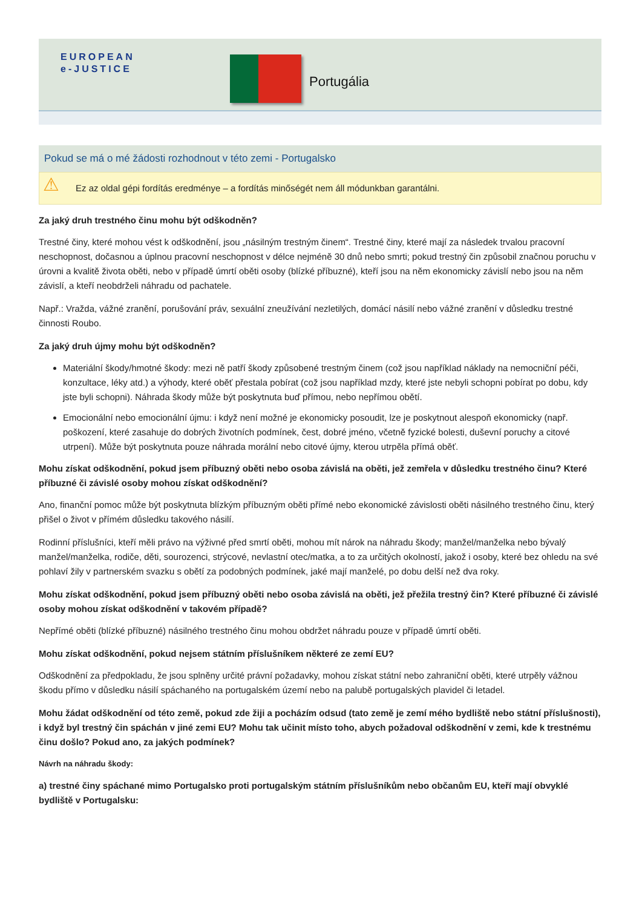EUROPEAN
e-JUSTICE
Portugália
Pokud se má o mé žádosti rozhodnout v této zemi - Portugalsko
⚠ Ez az oldal gépi fordítás eredménye – a fordítás minőségét nem áll módunkban garantálni.
Za jaký druh trestného činu mohu být odškodněn?
Trestné činy, které mohou vést k odškodnění, jsou „násilným trestným činem“. Trestné činy, které mají za následek trvalou pracovní neschopnost, dočasnou a úplnou pracovní neschopnost v délce nejméně 30 dnů nebo smrti; pokud trestný čin způsobil značnou poruchu v úrovni a kvalitě života oběti, nebo v případě úmrtí oběti osoby (blízké příbuzné), kteří jsou na něm ekonomicky závislí nebo jsou na něm závislí, a kteří neobdrželi náhradu od pachatele.
Např.: Vražda, vážné zranění, porušování práv, sexuální zneužívání nezletilých, domácí násilí nebo vážné zranění v důsledku trestné činnosti Roubo.
Za jaký druh újmy mohu být odškodněn?
Materiální škody/hmotné škody: mezi ně patří škody způsobené trestným činem (což jsou například náklady na nemocniční péči, konzultace, léky atd.) a výhody, které oběť přestala pobírat (což jsou například mzdy, které jste nebyli schopni pobírat po dobu, kdy jste byli schopni). Náhrada škody může být poskytnuta buď přímou, nebo nepřímou obětí.
Emocionální nebo emocionální újmu: i když není možné je ekonomicky posoudit, lze je poskytnout alespoň ekonomicky (např. poškození, které zasahuje do dobrých životních podmínek, čest, dobré jméno, včetně fyzické bolesti, duševní poruchy a citové utrpení). Může být poskytnuta pouze náhrada morální nebo citové újmy, kterou utrpěla přímá oběť.
Mohu získat odškodnění, pokud jsem příbuzný oběti nebo osoba závislá na oběti, jež zemřela v důsledku trestného činu? Které příbuzné či závislé osoby mohou získat odškodnění?
Ano, finanční pomoc může být poskytnuta blízkým příbuzným oběti přímé nebo ekonomické závislosti oběti násilného trestného činu, který přišel o život v přímém důsledku takového násilí.
Rodinní příslušníci, kteří měli právo na výživné před smrtí oběti, mohou mít nárok na náhradu škody; manžel/manželka nebo bývalý manžel/manželka, rodiče, děti, sourozenci, strýcové, nevlastní otec/matka, a to za určitých okolností, jakož i osoby, které bez ohledu na své pohlaví žily v partnerském svazku s obětí za podobných podmínek, jaké mají manželé, po dobu delší než dva roky.
Mohu získat odškodnění, pokud jsem příbuzný oběti nebo osoba závislá na oběti, jež přežila trestný čin? Které příbuzné či závislé osoby mohou získat odškodnění v takovém případě?
Nepřímé oběti (blízké příbuzné) násilného trestného činu mohou obdržet náhradu pouze v případě úmrtí oběti.
Mohu získat odškodnění, pokud nejsem státním příslušníkem některé ze zemí EU?
Odškodnění za předpokladu, že jsou splněny určité právní požadavky, mohou získat státní nebo zahraniční oběti, které utrpěly vážnou škodu přímo v důsledku násilí spáchaného na portugalském území nebo na palubě portugalských plavidel či letadel.
Mohu žádat odškodnění od této země, pokud zde žiji a pocházím odsud (tato země je zemí mého bydliště nebo státní příslušnosti), i když byl trestný čin spáchán v jiné zemi EU? Mohu tak učinit místo toho, abych požadoval odškodnění v zemi, kde k trestnému činu došlo? Pokud ano, za jakých podmínek?
Návrh na náhradu škody:
a) trestné činy spáchané mimo Portugalsko proti portugalským státním příslušníkům nebo občanům EU, kteří mají obvyklé bydliště v Portugalsku: